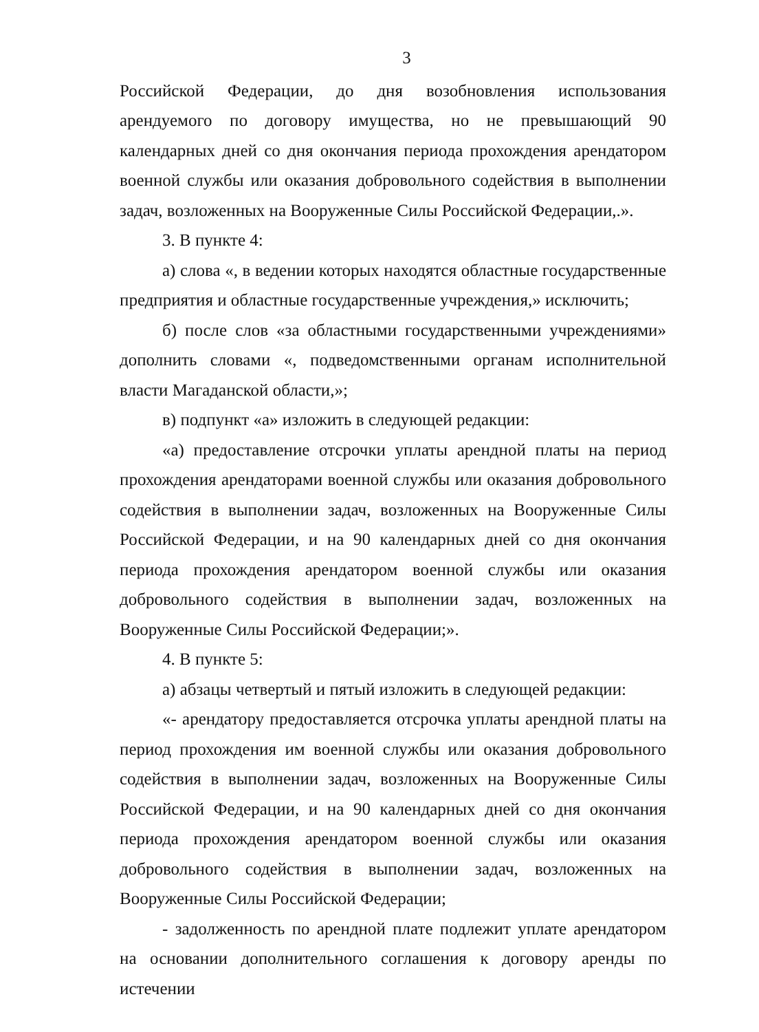3
Российской Федерации, до дня возобновления использования арендуемого по договору имущества, но не превышающий 90 календарных дней со дня окончания периода прохождения арендатором военной службы или оказания добровольного содействия в выполнении задач, возложенных на Вооруженные Силы Российской Федерации,.».
3. В пункте 4:
а) слова «, в ведении которых находятся областные государственные предприятия и областные государственные учреждения,» исключить;
б) после слов «за областными государственными учреждениями» дополнить словами «, подведомственными органам исполнительной власти Магаданской области,»;
в) подпункт «а» изложить в следующей редакции:
«а) предоставление отсрочки уплаты арендной платы на период прохождения арендаторами военной службы или оказания добровольного содействия в выполнении задач, возложенных на Вооруженные Силы Российской Федерации, и на 90 календарных дней со дня окончания периода прохождения арендатором военной службы или оказания добровольного содействия в выполнении задач, возложенных на Вооруженные Силы Российской Федерации;».
4. В пункте 5:
а) абзацы четвертый и пятый изложить в следующей редакции:
«- арендатору предоставляется отсрочка уплаты арендной платы на период прохождения им военной службы или оказания добровольного содействия в выполнении задач, возложенных на Вооруженные Силы Российской Федерации, и на 90 календарных дней со дня окончания периода прохождения арендатором военной службы или оказания добровольного содействия в выполнении задач, возложенных на Вооруженные Силы Российской Федерации;
- задолженность по арендной плате подлежит уплате арендатором на основании дополнительного соглашения к договору аренды по истечении